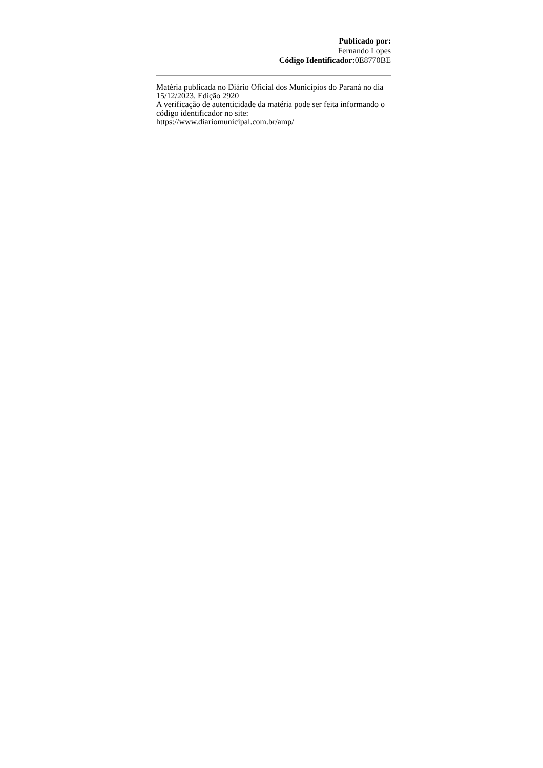Publicado por:
Fernando Lopes
Código Identificador: 0E8770BE
Matéria publicada no Diário Oficial dos Municípios do Paraná no dia 15/12/2023. Edição 2920
A verificação de autenticidade da matéria pode ser feita informando o código identificador no site:
https://www.diariomunicipal.com.br/amp/